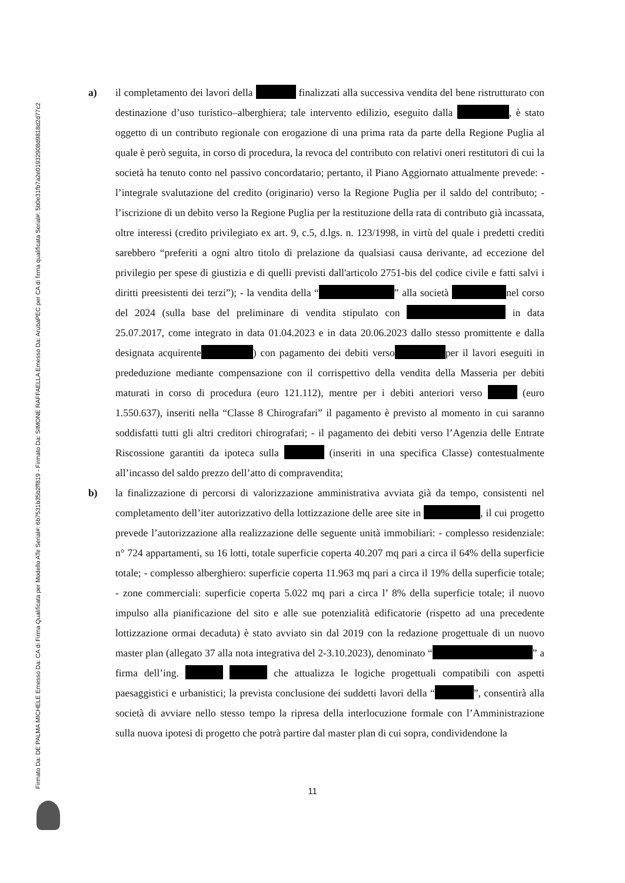Firmato Da: DE PALMA MICHELE Emesso Da: CA di Firma Qualificata per Modello ATe Serial#: 6b7531b35b2ff819 - Firmato Da: SIMONE RAFFAELLA Emesso Da: ArubaPEC per CA di firma qualificata Serial#: 5b0e31fb7a2e01932908d9818d2d77c2
a) il completamento dei lavori della finalizzati alla successiva vendita del bene ristrutturato con destinazione d’uso turistico–alberghiera; tale intervento edilizio, eseguito dalla , è stato oggetto di un contributo regionale con erogazione di una prima rata da parte della Regione Puglia al quale è però seguita, in corso di procedura, la revoca del contributo con relativi oneri restitutori di cui la società ha tenuto conto nel passivo concordatario; pertanto, il Piano Aggiornato attualmente prevede: - l’integrale svalutazione del credito (originario) verso la Regione Puglia per il saldo del contributo; - l’iscrizione di un debito verso la Regione Puglia per la restituzione della rata di contributo già incassata, oltre interessi (credito privilegiato ex art. 9, c.5, d.lgs. n. 123/1998, in virtù del quale i predetti crediti sarebbero “preferiti a ogni altro titolo di prelazione da qualsiasi causa derivante, ad eccezione del privilegio per spese di giustizia e di quelli previsti dall'articolo 2751-bis del codice civile e fatti salvi i diritti preesistenti dei terzi”); - la vendita della “ ” alla società nel corso del 2024 (sulla base del preliminare di vendita stipulato con in data 25.07.2017, come integrato in data 01.04.2023 e in data 20.06.2023 dallo stesso promittente e dalla designata acquirente ) con pagamento dei debiti verso per il lavori eseguiti in prededuzione mediante compensazione con il corrispettivo della vendita della Masseria per debiti maturati in corso di procedura (euro 121.112), mentre per i debiti anteriori verso (euro 1.550.637), inseriti nella “Classe 8 Chirografari” il pagamento è previsto al momento in cui saranno soddisfatti tutti gli altri creditori chirografari; - il pagamento dei debiti verso l’Agenzia delle Entrate Riscossione garantiti da ipoteca sulla (inseriti in una specifica Classe) contestualmente all’incasso del saldo prezzo dell’atto di compravendita;
b) la finalizzazione di percorsi di valorizzazione amministrativa avviata già da tempo, consistenti nel completamento dell’iter autorizzativo della lottizzazione delle aree site in , il cui progetto prevede l’autorizzazione alla realizzazione delle seguente unità immobiliari: - complesso residenziale: n° 724 appartamenti, su 16 lotti, totale superficie coperta 40.207 mq pari a circa il 64% della superficie totale; - complesso alberghiero: superficie coperta 11.963 mq pari a circa il 19% della superficie totale; - zone commerciali: superficie coperta 5.022 mq pari a circa l’ 8% della superficie totale; il nuovo impulso alla pianificazione del sito e alle sue potenzialità edificatorie (rispetto ad una precedente lottizzazione ormai decaduta) è stato avviato sin dal 2019 con la redazione progettuale di un nuovo master plan (allegato 37 alla nota integrativa del 2-3.10.2023), denominato “ ” a firma dell’ing. che attualizza le logiche progettuali compatibili con aspetti paesaggistici e urbanistici; la prevista conclusione dei suddetti lavori della “ ”, consentirà alla società di avviare nello stesso tempo la ripresa della interlocuzione formale con l’Amministrazione sulla nuova ipotesi di progetto che potrà partire dal master plan di cui sopra, condividendone la
11